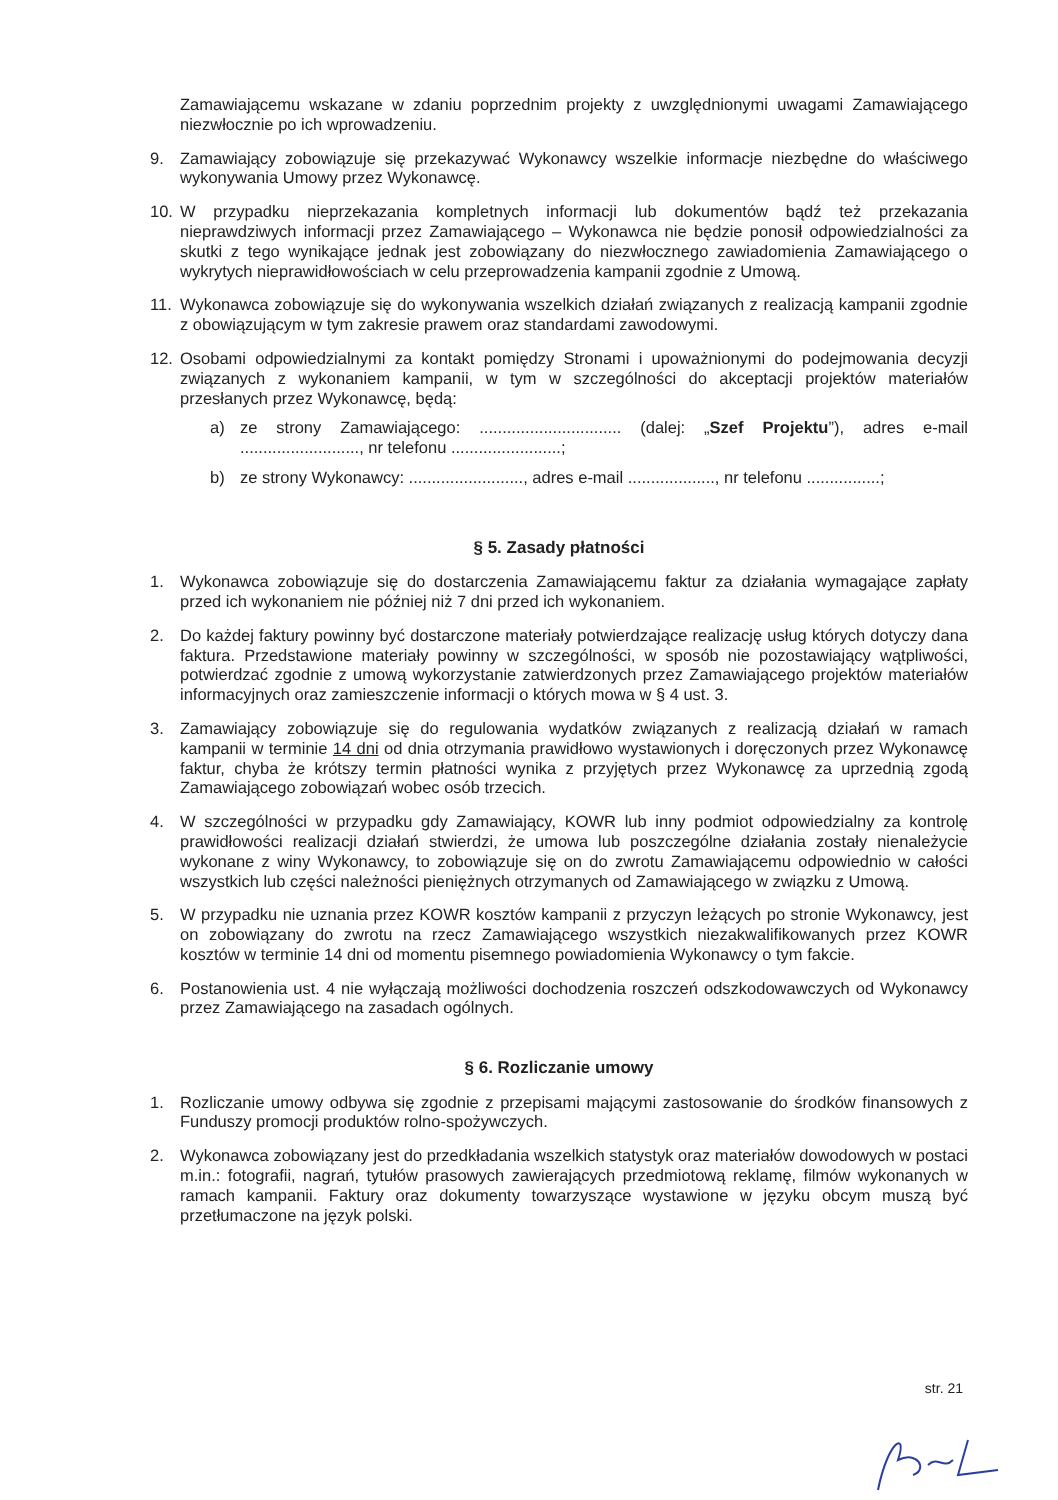Zamawiającemu wskazane w zdaniu poprzednim projekty z uwzględnionymi uwagami Zamawiającego niezwłocznie po ich wprowadzeniu.
9. Zamawiający zobowiązuje się przekazywać Wykonawcy wszelkie informacje niezbędne do właściwego wykonywania Umowy przez Wykonawcę.
10. W przypadku nieprzekazania kompletnych informacji lub dokumentów bądź też przekazania nieprawdziwych informacji przez Zamawiającego – Wykonawca nie będzie ponosił odpowiedzialności za skutki z tego wynikające jednak jest zobowiązany do niezwłocznego zawiadomienia Zamawiającego o wykrytych nieprawidłowościach w celu przeprowadzenia kampanii zgodnie z Umową.
11. Wykonawca zobowiązuje się do wykonywania wszelkich działań związanych z realizacją kampanii zgodnie z obowiązującym w tym zakresie prawem oraz standardami zawodowymi.
12. Osobami odpowiedzialnymi za kontakt pomiędzy Stronami i upoważnionymi do podejmowania decyzji związanych z wykonaniem kampanii, w tym w szczególności do akceptacji projektów materiałów przesłanych przez Wykonawcę, będą:
a) ze strony Zamawiającego: ............................... (dalej: „Szef Projektu”), adres e-mail .........................., nr telefonu ........................;
b) ze strony Wykonawcy: ........................., adres e-mail ..................., nr telefonu ................;
§ 5. Zasady płatności
1. Wykonawca zobowiązuje się do dostarczenia Zamawiającemu faktur za działania wymagające zapłaty przed ich wykonaniem nie później niż 7 dni przed ich wykonaniem.
2. Do każdej faktury powinny być dostarczone materiały potwierdzające realizację usług których dotyczy dana faktura. Przedstawione materiały powinny w szczególności, w sposób nie pozostawiający wątpliwości, potwierdzać zgodnie z umową wykorzystanie zatwierdzonych przez Zamawiającego projektów materiałów informacyjnych oraz zamieszczenie informacji o których mowa w § 4 ust. 3.
3. Zamawiający zobowiązuje się do regulowania wydatków związanych z realizacją działań w ramach kampanii w terminie 14 dni od dnia otrzymania prawidłowo wystawionych i doręczonych przez Wykonawcę faktur, chyba że krótszy termin płatności wynika z przyjętych przez Wykonawcę za uprzednią zgodą Zamawiającego zobowiązań wobec osób trzecich.
4. W szczególności w przypadku gdy Zamawiający, KOWR lub inny podmiot odpowiedzialny za kontrolę prawidłowości realizacji działań stwierdzi, że umowa lub poszczególne działania zostały nienależycie wykonane z winy Wykonawcy, to zobowiązuje się on do zwrotu Zamawiającemu odpowiednio w całości wszystkich lub części należności pieniężnych otrzymanych od Zamawiającego w związku z Umową.
5. W przypadku nie uznania przez KOWR kosztów kampanii z przyczyn leżących po stronie Wykonawcy, jest on zobowiązany do zwrotu na rzecz Zamawiającego wszystkich niezakwalifikowanych przez KOWR kosztów w terminie 14 dni od momentu pisemnego powiadomienia Wykonawcy o tym fakcie.
6. Postanowienia ust. 4 nie wyłączają możliwości dochodzenia roszczeń odszkodowawczych od Wykonawcy przez Zamawiającego na zasadach ogólnych.
§ 6. Rozliczanie umowy
1. Rozliczanie umowy odbywa się zgodnie z przepisami mającymi zastosowanie do środków finansowych z Funduszy promocji produktów rolno-spożywczych.
2. Wykonawca zobowiązany jest do przedkładania wszelkich statystyk oraz materiałów dowodowych w postaci m.in.: fotografii, nagrań, tytułów prasowych zawierających przedmiotową reklamę, filmów wykonanych w ramach kampanii. Faktury oraz dokumenty towarzyszące wystawione w języku obcym muszą być przetłumaczone na język polski.
str. 21